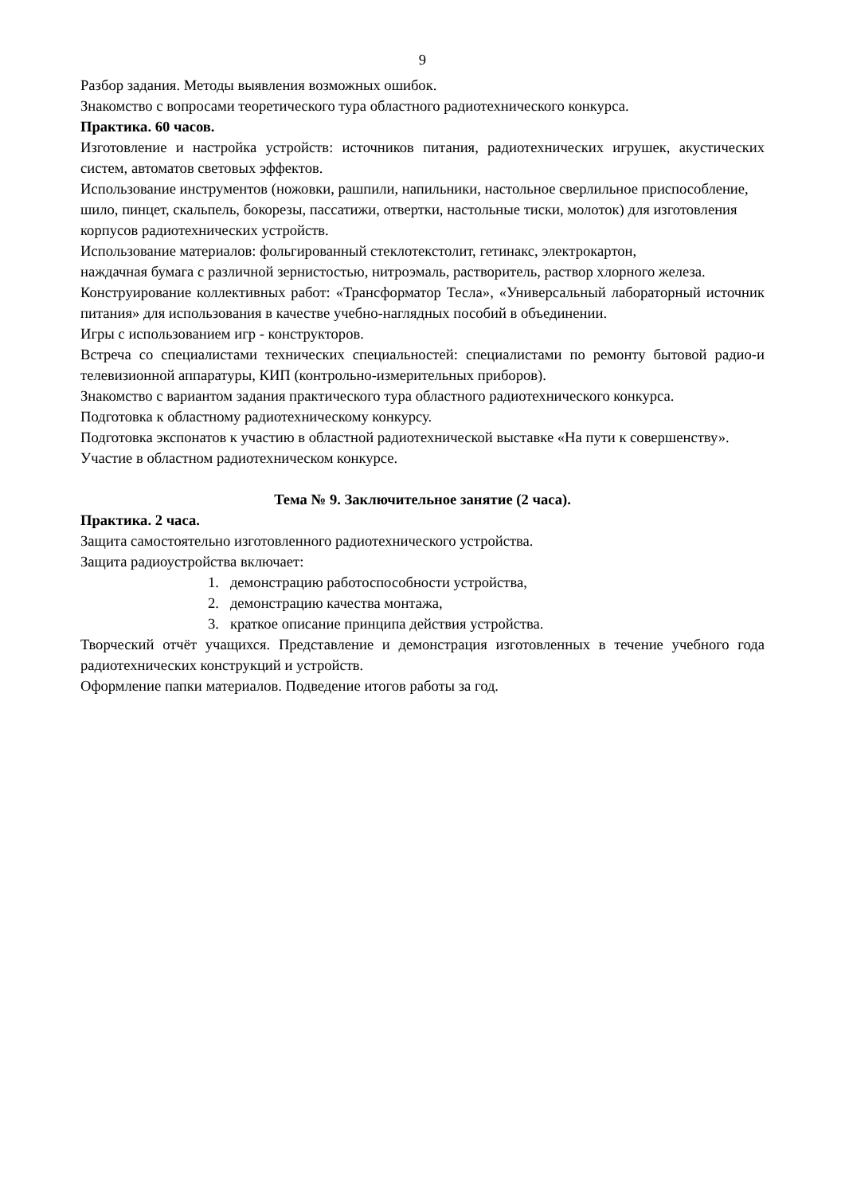9
Разбор задания. Методы выявления возможных ошибок.
Знакомство с вопросами теоретического тура областного радиотехнического конкурса.
Практика. 60 часов.
Изготовление и настройка устройств: источников питания, радиотехнических игрушек, акустических систем, автоматов световых эффектов.
Использование инструментов (ножовки, рашпили, напильники, настольное сверлильное приспособление, шило, пинцет, скальпель, бокорезы, пассатижи, отвертки, настольные тиски, молоток) для изготовления корпусов радиотехнических устройств.
Использование материалов: фольгированный стеклотекстолит, гетинакс, электрокартон,
наждачная бумага с различной зернистостью, нитроэмаль, растворитель, раствор хлорного железа.
Конструирование коллективных работ: «Трансформатор Тесла», «Универсальный лабораторный источник питания» для использования в качестве учебно-наглядных пособий в объединении.
Игры с использованием игр - конструкторов.
Встреча со специалистами технических специальностей: специалистами по ремонту бытовой радио-и телевизионной аппаратуры, КИП (контрольно-измерительных приборов).
Знакомство с вариантом задания практического тура областного радиотехнического конкурса.
Подготовка к областному радиотехническому конкурсу.
Подготовка экспонатов к участию в областной радиотехнической выставке «На пути к совершенству».
Участие в областном радиотехническом конкурсе.
Тема № 9. Заключительное занятие (2 часа).
Практика. 2 часа.
Защита самостоятельно изготовленного радиотехнического устройства.
Защита радиоустройства включает:
1. демонстрацию работоспособности устройства,
2. демонстрацию качества монтажа,
3. краткое описание принципа действия устройства.
Творческий отчёт учащихся. Представление и демонстрация изготовленных в течение учебного года радиотехнических конструкций и устройств.
Оформление папки материалов. Подведение итогов работы за год.